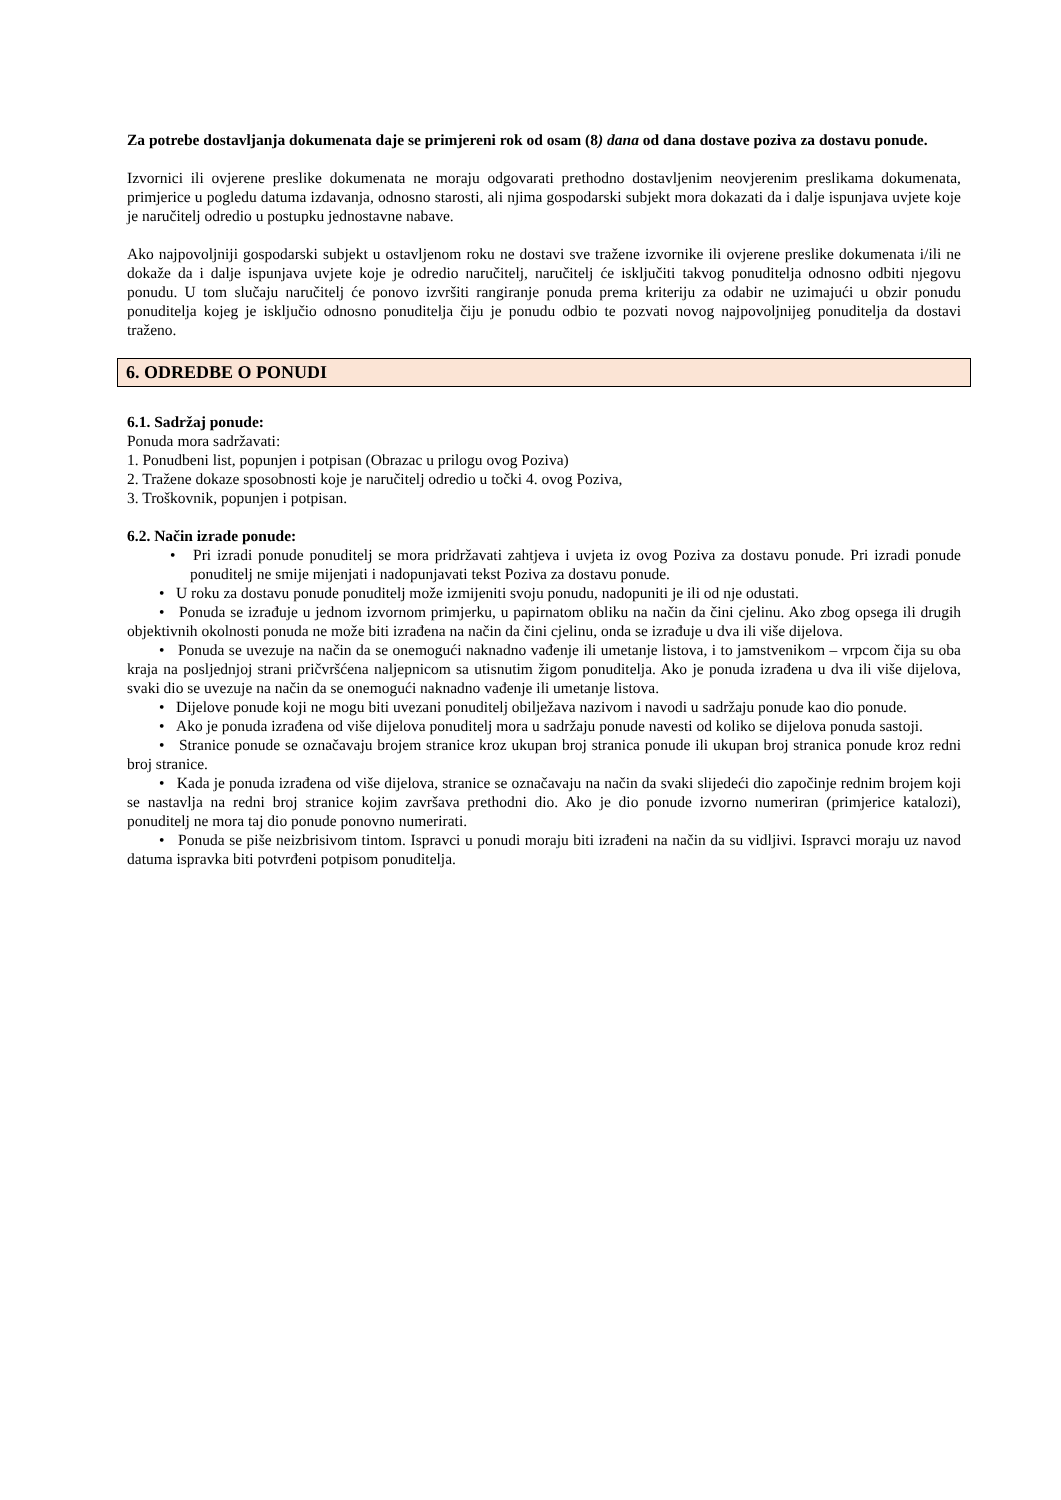Za potrebe dostavljanja dokumenata daje se primjereni rok od osam (8) dana od dana dostave poziva za dostavu ponude.
Izvornici ili ovjerene preslike dokumenata ne moraju odgovarati prethodno dostavljenim neovjerenim preslikama dokumenata, primjerice u pogledu datuma izdavanja, odnosno starosti, ali njima gospodarski subjekt mora dokazati da i dalje ispunjava uvjete koje je naručitelj odredio u postupku jednostavne nabave.
Ako najpovoljniji gospodarski subjekt u ostavljenom roku ne dostavi sve tražene izvornike ili ovjerene preslike dokumenata i/ili ne dokaže da i dalje ispunjava uvjete koje je odredio naručitelj, naručitelj će isključiti takvog ponuditelja odnosno odbiti njegovu ponudu. U tom slučaju naručitelj će ponovo izvršiti rangiranje ponuda prema kriteriju za odabir ne uzimajući u obzir ponudu ponuditelja kojeg je isključio odnosno ponuditelja čiju je ponudu odbio te pozvati novog najpovoljnijeg ponuditelja da dostavi traženo.
6. ODREDBE O PONUDI
6.1. Sadržaj ponude:
Ponuda mora sadržavati:
1. Ponudbeni list, popunjen i potpisan (Obrazac u prilogu ovog Poziva)
2. Tražene dokaze sposobnosti koje je naručitelj odredio u točki 4. ovog Poziva,
3. Troškovnik, popunjen i potpisan.
6.2. Način izrade ponude:
• Pri izradi ponude ponuditelj se mora pridržavati zahtjeva i uvjeta iz ovog Poziva za dostavu ponude. Pri izradi ponude ponuditelj ne smije mijenjati i nadopunjavati tekst Poziva za dostavu ponude.
• U roku za dostavu ponude ponuditelj može izmijeniti svoju ponudu, nadopuniti je ili od nje odustati.
• Ponuda se izrađuje u jednom izvornom primjerku, u papirnatom obliku na način da čini cjelinu. Ako zbog opsega ili drugih objektivnih okolnosti ponuda ne može biti izrađena na način da čini cjelinu, onda se izrađuje u dva ili više dijelova.
• Ponuda se uvezuje na način da se onemogući naknadno vađenje ili umetanje listova, i to jamstvenikom – vrpcom čija su oba kraja na posljednjoj strani pričvršćena naljepnicom sa utisnutim žigom ponuditelja. Ako je ponuda izrađena u dva ili više dijelova, svaki dio se uvezuje na način da se onemogući naknadno vađenje ili umetanje listova.
• Dijelove ponude koji ne mogu biti uvezani ponuditelj obilježava nazivom i navodi u sadržaju ponude kao dio ponude.
• Ako je ponuda izrađena od više dijelova ponuditelj mora u sadržaju ponude navesti od koliko se dijelova ponuda sastoji.
• Stranice ponude se označavaju brojem stranice kroz ukupan broj stranica ponude ili ukupan broj stranica ponude kroz redni broj stranice.
• Kada je ponuda izrađena od više dijelova, stranice se označavaju na način da svaki slijedeći dio započinje rednim brojem koji se nastavlja na redni broj stranice kojim završava prethodni dio. Ako je dio ponude izvorno numeriran (primjerice katalozi), ponuditelj ne mora taj dio ponude ponovno numerirati.
• Ponuda se piše neizbrisivom tintom. Ispravci u ponudi moraju biti izrađeni na način da su vidljivi. Ispravci moraju uz navod datuma ispravka biti potvrđeni potpisom ponuditelja.